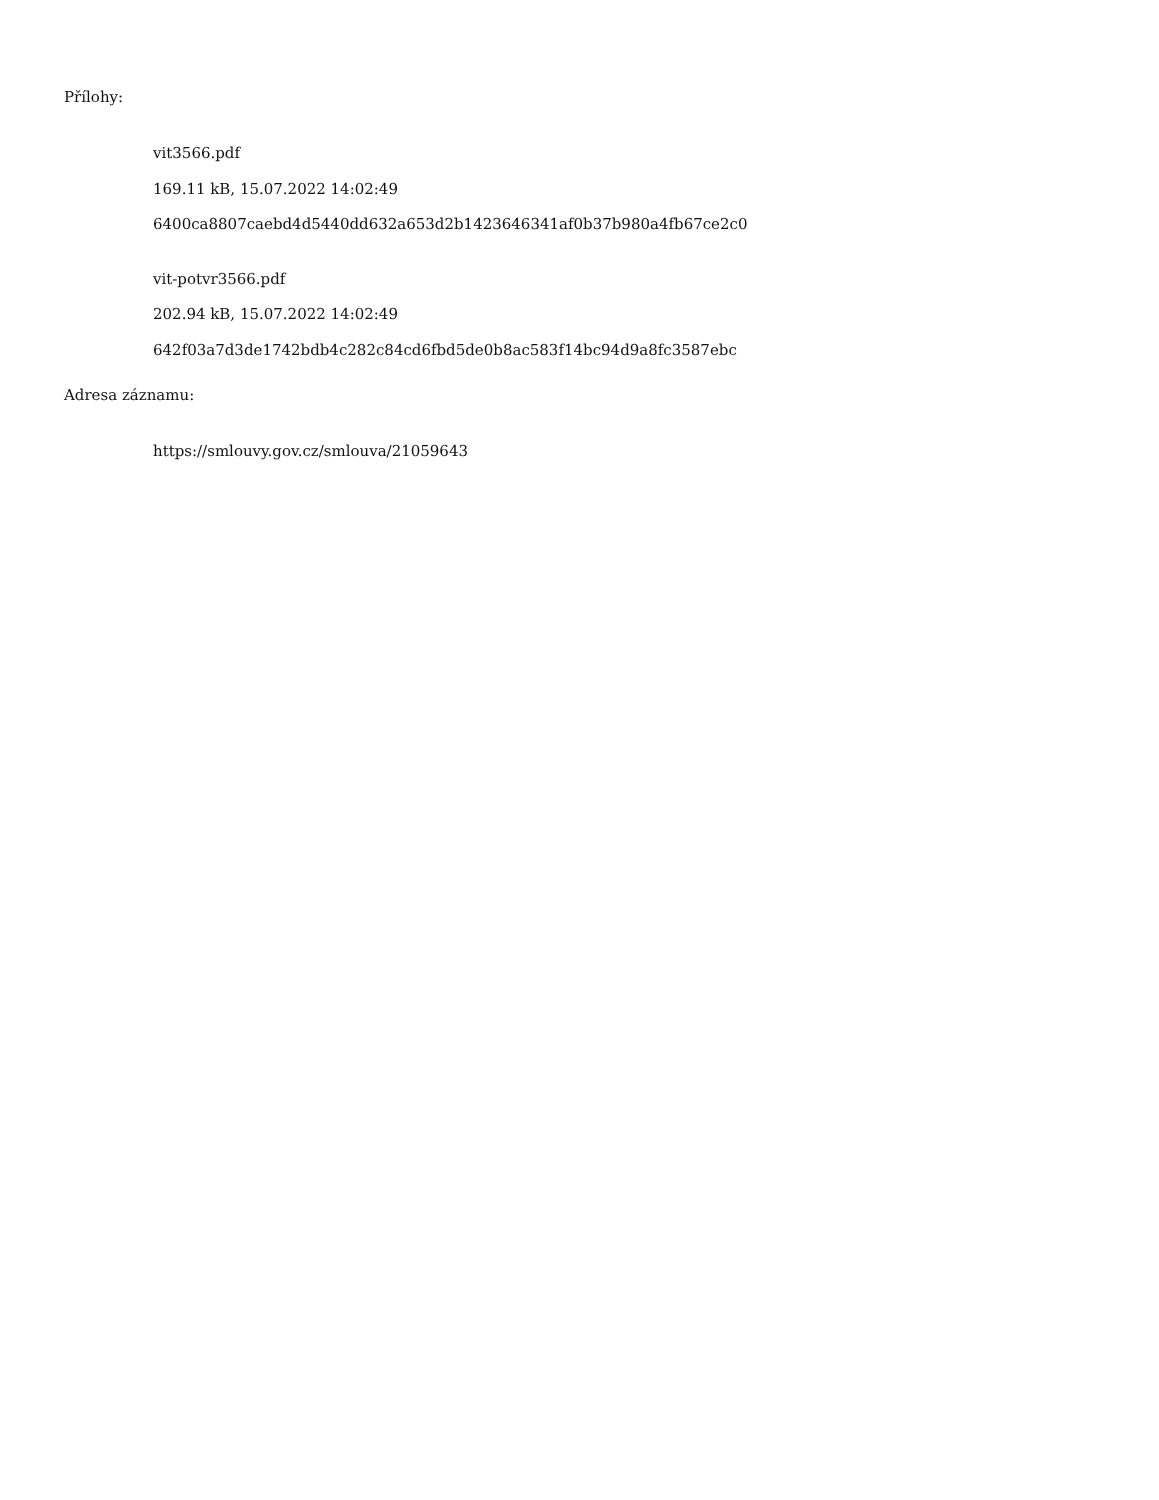Přílohy:
vit3566.pdf
169.11 kB, 15.07.2022 14:02:49
6400ca8807caebd4d5440dd632a653d2b1423646341af0b37b980a4fb67ce2c0
vit-potvr3566.pdf
202.94 kB, 15.07.2022 14:02:49
642f03a7d3de1742bdb4c282c84cd6fbd5de0b8ac583f14bc94d9a8fc3587ebc
Adresa záznamu:
https://smlouvy.gov.cz/smlouva/21059643